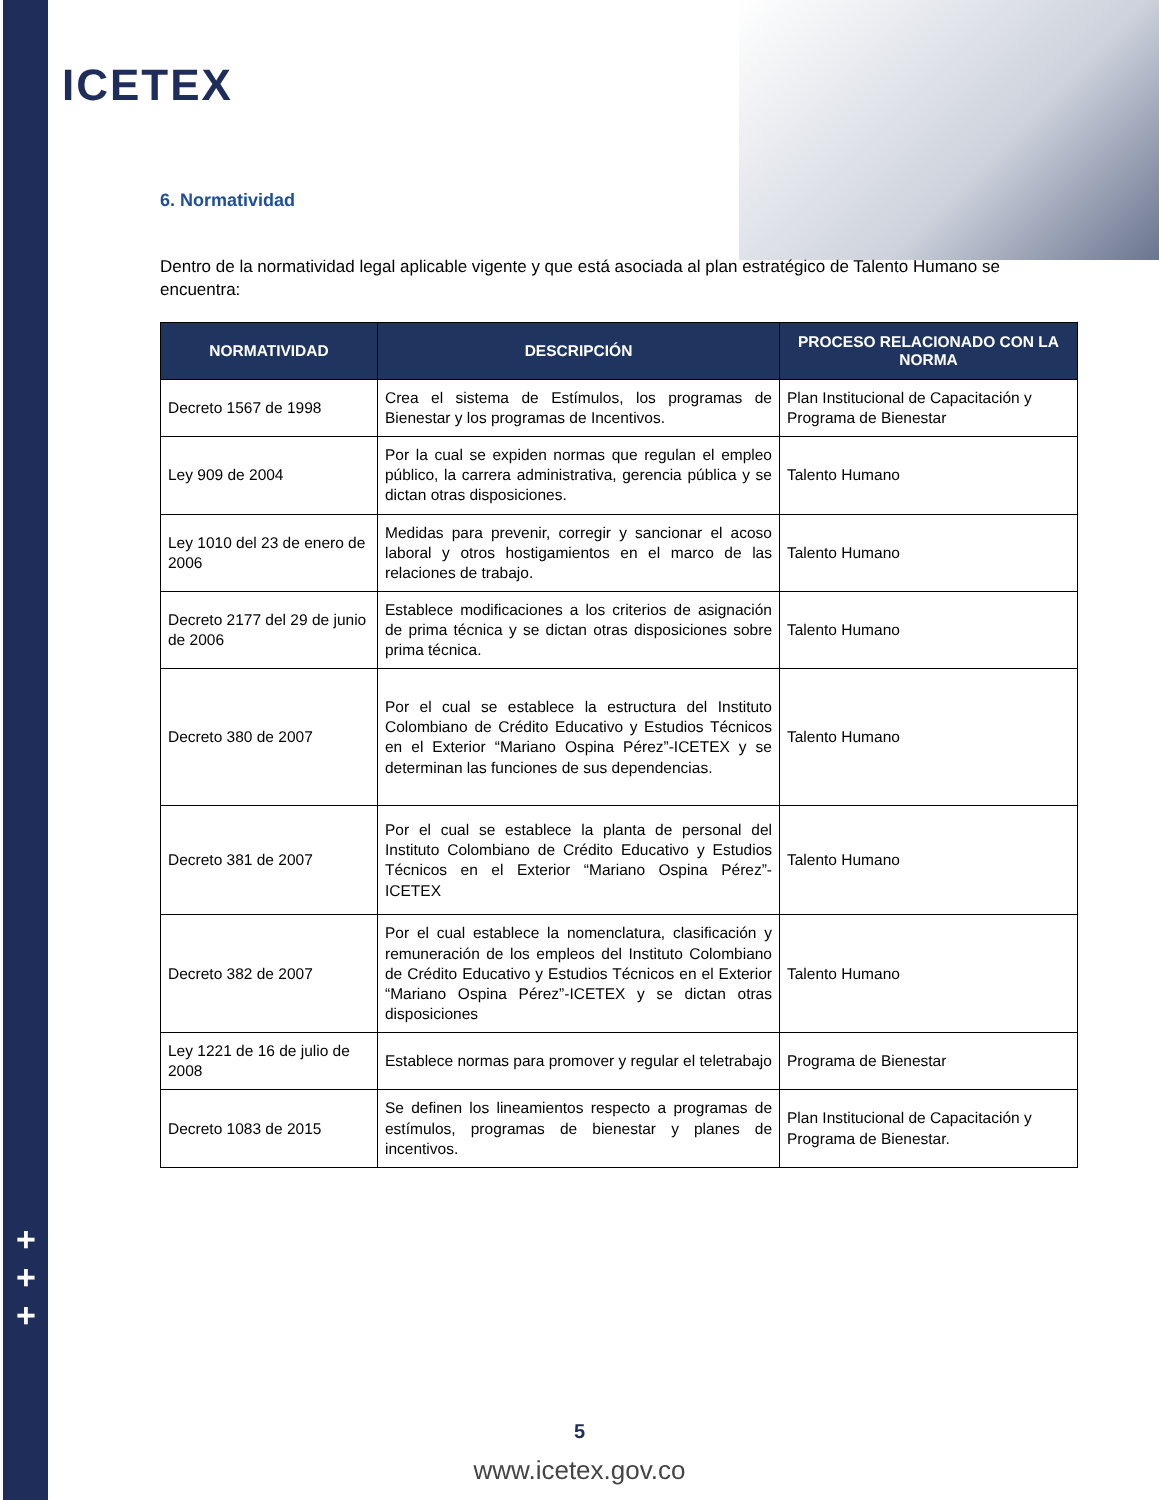+
+
+
ICETEX
6. Normatividad
Dentro de la normatividad legal aplicable vigente y que está asociada al plan estratégico de Talento Humano se encuentra:
| NORMATIVIDAD | DESCRIPCIÓN | PROCESO RELACIONADO CON LA NORMA |
| --- | --- | --- |
| Decreto 1567 de 1998 | Crea el sistema de Estímulos, los programas de Bienestar y los programas de Incentivos. | Plan Institucional de Capacitación y Programa de Bienestar |
| Ley 909 de 2004 | Por la cual se expiden normas que regulan el empleo público, la carrera administrativa, gerencia pública y se dictan otras disposiciones. | Talento Humano |
| Ley 1010 del 23 de enero de 2006 | Medidas para prevenir, corregir y sancionar el acoso laboral y otros hostigamientos en el marco de las relaciones de trabajo. | Talento Humano |
| Decreto 2177 del 29 de junio de 2006 | Establece modificaciones a los criterios de asignación de prima técnica y se dictan otras disposiciones sobre prima técnica. | Talento Humano |
| Decreto 380 de 2007 | Por el cual se establece la estructura del Instituto Colombiano de Crédito Educativo y Estudios Técnicos en el Exterior “Mariano Ospina Pérez”-ICETEX y se determinan las funciones de sus dependencias. | Talento Humano |
| Decreto 381 de 2007 | Por el cual se establece la planta de personal del Instituto Colombiano de Crédito Educativo y Estudios Técnicos en el Exterior “Mariano Ospina Pérez”-ICETEX | Talento Humano |
| Decreto 382 de 2007 | Por el cual establece la nomenclatura, clasificación y remuneración de los empleos del Instituto Colombiano de Crédito Educativo y Estudios Técnicos en el Exterior “Mariano Ospina Pérez”-ICETEX y se dictan otras disposiciones | Talento Humano |
| Ley 1221 de 16 de julio de 2008 | Establece normas para promover y regular el teletrabajo | Programa de Bienestar |
| Decreto 1083 de 2015 | Se definen los lineamientos respecto a programas de estímulos, programas de bienestar y planes de incentivos. | Plan Institucional de Capacitación y Programa de Bienestar. |
5
www.icetex.gov.co